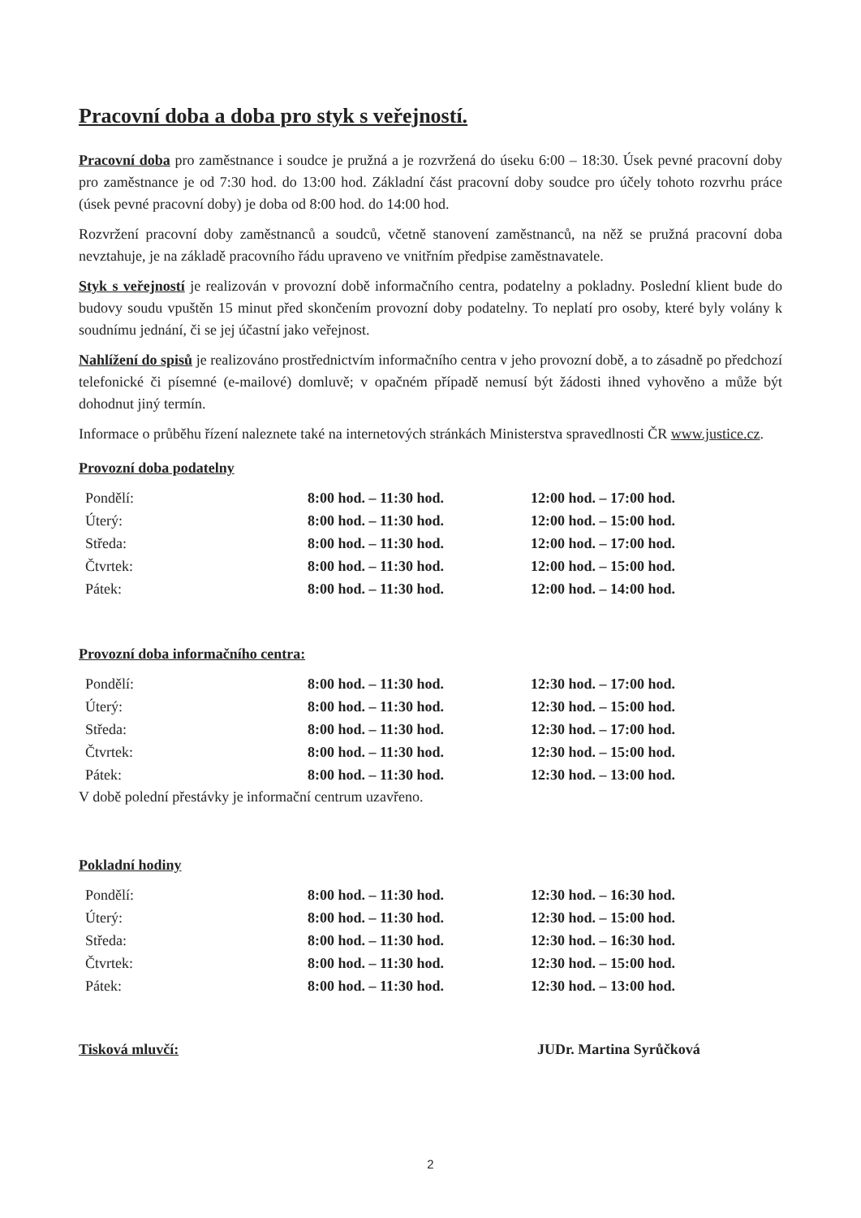Pracovní doba a doba pro styk s veřejností.
Pracovní doba pro zaměstnance i soudce je pružná a je rozvržená do úseku 6:00 – 18:30. Úsek pevné pracovní doby pro zaměstnance je od 7:30 hod. do 13:00 hod. Základní část pracovní doby soudce pro účely tohoto rozvrhu práce (úsek pevné pracovní doby) je doba od 8:00 hod. do 14:00 hod.
Rozvržení pracovní doby zaměstnanců a soudců, včetně stanovení zaměstnanců, na něž se pružná pracovní doba nevztahuje, je na základě pracovního řádu upraveno ve vnitřním předpise zaměstnavatele.
Styk s veřejností je realizován v provozní době informačního centra, podatelny a pokladny. Poslední klient bude do budovy soudu vpuštěn 15 minut před skončením provozní doby podatelny. To neplatí pro osoby, které byly volány k soudnímu jednání, či se jej účastní jako veřejnost.
Nahlížení do spisů je realizováno prostřednictvím informačního centra v jeho provozní době, a to zásadně po předchozí telefonické či písemné (e-mailové) domluvě; v opačném případě nemusí být žádosti ihned vyhověno a může být dohodnut jiný termín.
Informace o průběhu řízení naleznete také na internetových stránkách Ministerstva spravedlnosti ČR www.justice.cz.
Provozní doba podatelny
| Pondělí: | 8:00 hod. – 11:30 hod. | 12:00 hod. – 17:00 hod. |
| Úterý: | 8:00 hod. – 11:30 hod. | 12:00 hod. – 15:00 hod. |
| Středa: | 8:00 hod. – 11:30 hod. | 12:00 hod. – 17:00 hod. |
| Čtvrtek: | 8:00 hod. – 11:30 hod. | 12:00 hod. – 15:00 hod. |
| Pátek: | 8:00 hod. – 11:30 hod. | 12:00 hod. – 14:00 hod. |
Provozní doba informačního centra:
| Pondělí: | 8:00 hod. – 11:30 hod. | 12:30 hod. – 17:00 hod. |
| Úterý: | 8:00 hod. – 11:30 hod. | 12:30 hod. – 15:00 hod. |
| Středa: | 8:00 hod. – 11:30 hod. | 12:30 hod. – 17:00 hod. |
| Čtvrtek: | 8:00 hod. – 11:30 hod. | 12:30 hod. – 15:00 hod. |
| Pátek: | 8:00 hod. – 11:30 hod. | 12:30 hod. – 13:00 hod. |
V době polední přestávky je informační centrum uzavřeno.
Pokladní hodiny
| Pondělí: | 8:00 hod. – 11:30 hod. | 12:30 hod. – 16:30 hod. |
| Úterý: | 8:00 hod. – 11:30 hod. | 12:30 hod. – 15:00 hod. |
| Středa: | 8:00 hod. – 11:30 hod. | 12:30 hod. – 16:30 hod. |
| Čtvrtek: | 8:00 hod. – 11:30 hod. | 12:30 hod. – 15:00 hod. |
| Pátek: | 8:00 hod. – 11:30 hod. | 12:30 hod. – 13:00 hod. |
Tisková mluvčí: JUDr. Martina Syrůčková
2